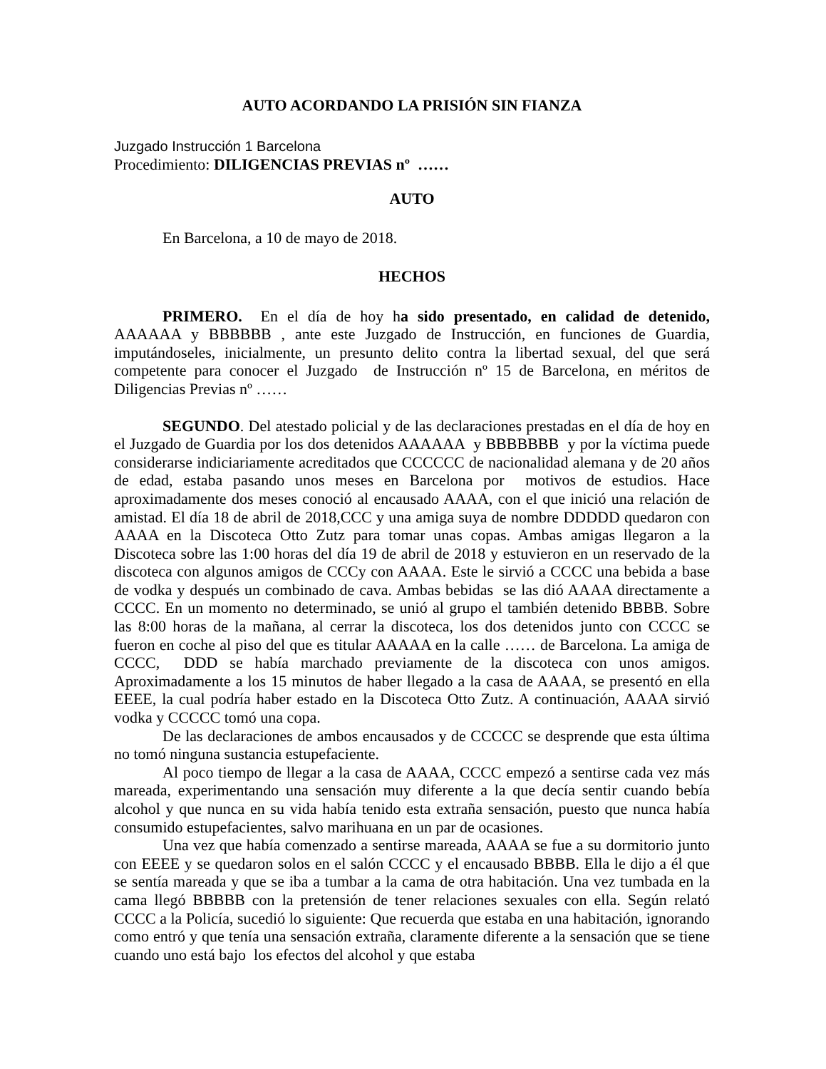AUTO ACORDANDO LA PRISIÓN SIN FIANZA
Juzgado Instrucción 1 Barcelona
Procedimiento: DILIGENCIAS PREVIAS nº ……
AUTO
En Barcelona, a 10 de mayo de 2018.
HECHOS
PRIMERO. En el día de hoy ha sido presentado, en calidad de detenido, AAAAAA y BBBBBB , ante este Juzgado de Instrucción, en funciones de Guardia, imputándoseles, inicialmente, un presunto delito contra la libertad sexual, del que será competente para conocer el Juzgado de Instrucción nº 15 de Barcelona, en méritos de Diligencias Previas nº ……
SEGUNDO. Del atestado policial y de las declaraciones prestadas en el día de hoy en el Juzgado de Guardia por los dos detenidos AAAAAA y BBBBBBB y por la víctima puede considerarse indiciariamente acreditados que CCCCCC de nacionalidad alemana y de 20 años de edad, estaba pasando unos meses en Barcelona por motivos de estudios. Hace aproximadamente dos meses conoció al encausado AAAA, con el que inició una relación de amistad. El día 18 de abril de 2018,CCC y una amiga suya de nombre DDDDD quedaron con AAAA en la Discoteca Otto Zutz para tomar unas copas. Ambas amigas llegaron a la Discoteca sobre las 1:00 horas del día 19 de abril de 2018 y estuvieron en un reservado de la discoteca con algunos amigos de CCCy con AAAA. Este le sirvió a CCCC una bebida a base de vodka y después un combinado de cava. Ambas bebidas se las dió AAAA directamente a CCCC. En un momento no determinado, se unió al grupo el también detenido BBBB. Sobre las 8:00 horas de la mañana, al cerrar la discoteca, los dos detenidos junto con CCCC se fueron en coche al piso del que es titular AAAAA en la calle …… de Barcelona. La amiga de CCCC, DDD se había marchado previamente de la discoteca con unos amigos. Aproximadamente a los 15 minutos de haber llegado a la casa de AAAA, se presentó en ella EEEE, la cual podría haber estado en la Discoteca Otto Zutz. A continuación, AAAA sirvió vodka y CCCCC tomó una copa.
De las declaraciones de ambos encausados y de CCCCC se desprende que esta última no tomó ninguna sustancia estupefaciente.
Al poco tiempo de llegar a la casa de AAAA, CCCC empezó a sentirse cada vez más mareada, experimentando una sensación muy diferente a la que decía sentir cuando bebía alcohol y que nunca en su vida había tenido esta extraña sensación, puesto que nunca había consumido estupefacientes, salvo marihuana en un par de ocasiones.
Una vez que había comenzado a sentirse mareada, AAAA se fue a su dormitorio junto con EEEE y se quedaron solos en el salón CCCC y el encausado BBBB. Ella le dijo a él que se sentía mareada y que se iba a tumbar a la cama de otra habitación. Una vez tumbada en la cama llegó BBBBB con la pretensión de tener relaciones sexuales con ella. Según relató CCCC a la Policía, sucedió lo siguiente: Que recuerda que estaba en una habitación, ignorando como entró y que tenía una sensación extraña, claramente diferente a la sensación que se tiene cuando uno está bajo los efectos del alcohol y que estaba